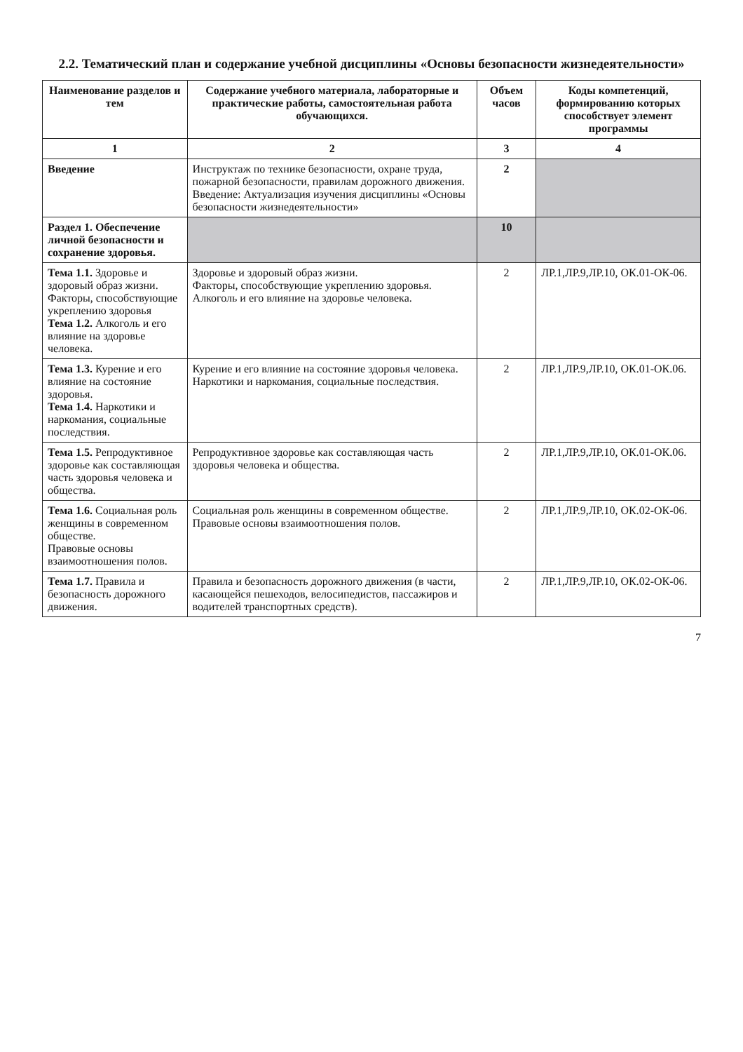2.2. Тематический план и содержание учебной дисциплины «Основы безопасности жизнедеятельности»
| Наименование разделов и тем | Содержание учебного материала, лабораторные и практические работы, самостоятельная работа обучающихся. | Объем часов | Коды компетенций, формированию которых способствует элемент программы |
| --- | --- | --- | --- |
| 1 | 2 | 3 | 4 |
| Введение | Инструктаж по технике безопасности, охране труда, пожарной безопасности, правилам дорожного движения. Введение: Актуализация изучения дисциплины «Основы безопасности жизнедеятельности» | 2 | |
| Раздел 1. Обеспечение личной безопасности и сохранение здоровья. | | 10 | |
| Тема 1.1. Здоровье и здоровый образ жизни. Факторы, способствующие укреплению здоровья Тема 1.2. Алкоголь и его влияние на здоровье человека. | Здоровье и здоровый образ жизни. Факторы, способствующие укреплению здоровья. Алкоголь и его влияние на здоровье человека. | 2 | ЛР.1,ЛР.9,ЛР.10, ОК.01-ОК-06. |
| Тема 1.3. Курение и его влияние на состояние здоровья. Тема 1.4. Наркотики и наркомания, социальные последствия. | Курение и его влияние на состояние здоровья человека. Наркотики и наркомания, социальные последствия. | 2 | ЛР.1,ЛР.9,ЛР.10, ОК.01-ОК.06. |
| Тема 1.5. Репродуктивное здоровье как составляющая часть здоровья человека и общества. | Репродуктивное здоровье как составляющая часть здоровья человека и общества. | 2 | ЛР.1,ЛР.9,ЛР.10, ОК.01-ОК.06. |
| Тема 1.6. Социальная роль женщины в современном обществе. Правовые основы взаимоотношения полов. | Социальная роль женщины в современном обществе. Правовые основы взаимоотношения полов. | 2 | ЛР.1,ЛР.9,ЛР.10, ОК.02-ОК-06. |
| Тема 1.7. Правила и безопасность дорожного движения. | Правила и безопасность дорожного движения (в части, касающейся пешеходов, велосипедистов, пассажиров и водителей транспортных средств). | 2 | ЛР.1,ЛР.9,ЛР.10, ОК.02-ОК-06. |
7